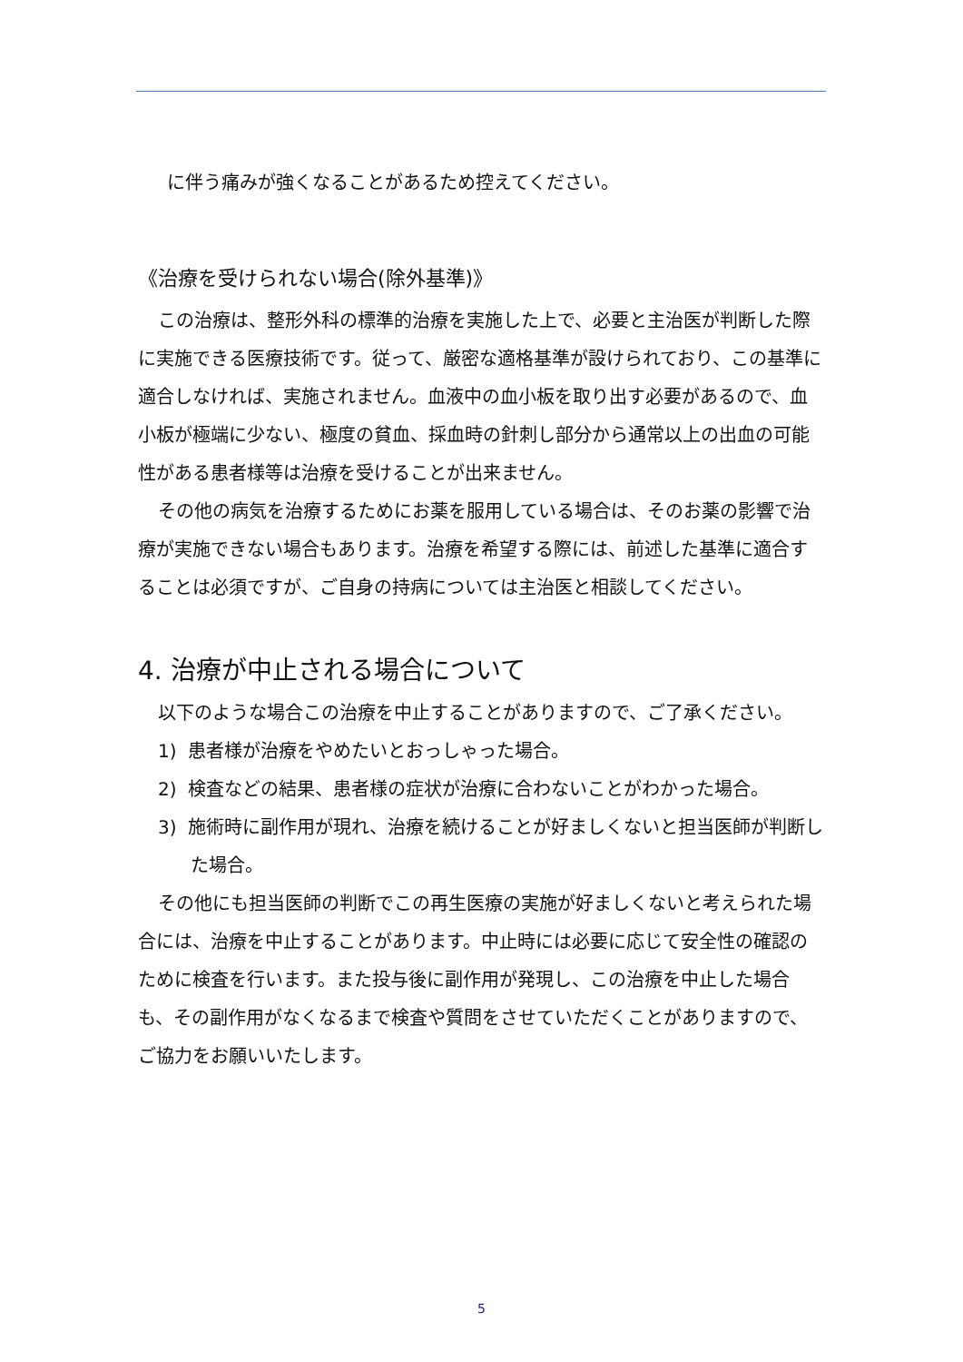に伴う痛みが強くなることがあるため控えてください。
《治療を受けられない場合(除外基準)》
この治療は、整形外科の標準的治療を実施した上で、必要と主治医が判断した際に実施できる医療技術です。従って、厳密な適格基準が設けられており、この基準に適合しなければ、実施されません。血液中の血小板を取り出す必要があるので、血小板が極端に少ない、極度の貧血、採血時の針刺し部分から通常以上の出血の可能性がある患者様等は治療を受けることが出来ません。
その他の病気を治療するためにお薬を服用している場合は、そのお薬の影響で治療が実施できない場合もあります。治療を希望する際には、前述した基準に適合することは必須ですが、ご自身の持病については主治医と相談してください。
4. 治療が中止される場合について
以下のような場合この治療を中止することがありますので、ご了承ください。
1) 患者様が治療をやめたいとおっしゃった場合。
2) 検査などの結果、患者様の症状が治療に合わないことがわかった場合。
3) 施術時に副作用が現れ、治療を続けることが好ましくないと担当医師が判断した場合。
その他にも担当医師の判断でこの再生医療の実施が好ましくないと考えられた場合には、治療を中止することがあります。中止時には必要に応じて安全性の確認のために検査を行います。また投与後に副作用が発現し、この治療を中止した場合も、その副作用がなくなるまで検査や質問をさせていただくことがありますので、ご協力をお願いいたします。
5